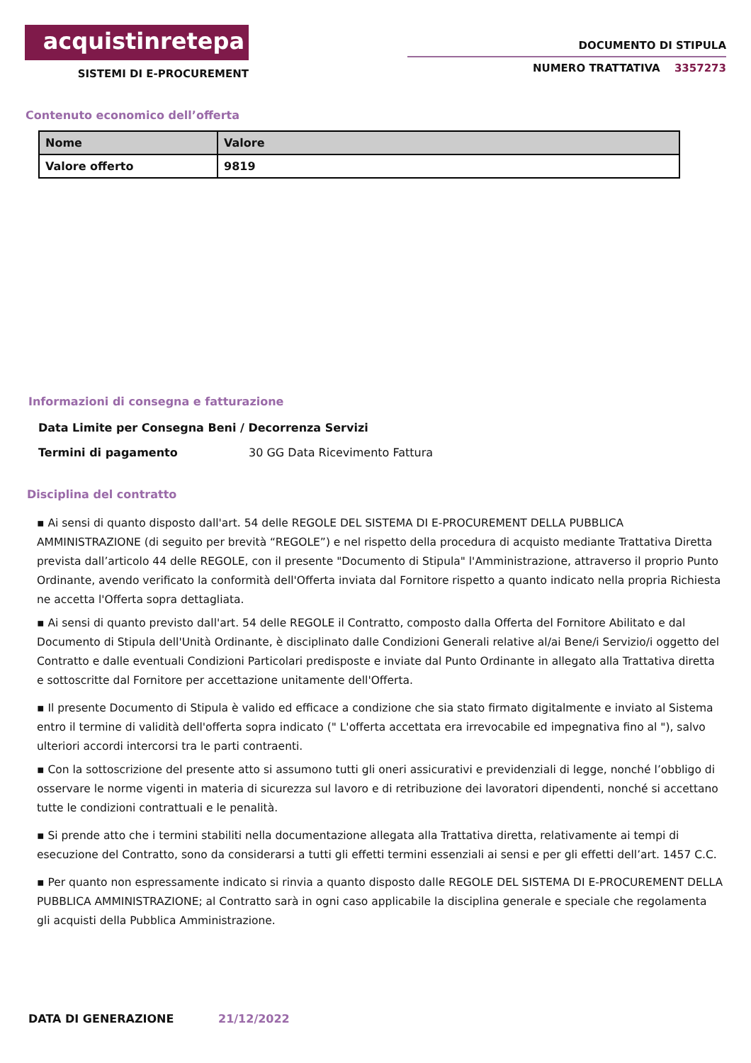acquistinretepa
SISTEMI DI E-PROCUREMENT
DOCUMENTO DI STIPULA
NUMERO TRATTATIVA 3357273
Contenuto economico dell’offerta
| Nome | Valore |
| --- | --- |
| Valore offerto | 9819 |
Informazioni di consegna e fatturazione
Data Limite per Consegna Beni / Decorrenza Servizi
Termini di pagamento 30 GG Data Ricevimento Fattura
Disciplina del contratto
▪ Ai sensi di quanto disposto dall'art. 54 delle REGOLE DEL SISTEMA DI E-PROCUREMENT DELLA PUBBLICA AMMINISTRAZIONE (di seguito per brevità “REGOLE”) e nel rispetto della procedura di acquisto mediante Trattativa Diretta prevista dall’articolo 44 delle REGOLE, con il presente "Documento di Stipula" l'Amministrazione, attraverso il proprio Punto Ordinante, avendo verificato la conformità dell'Offerta inviata dal Fornitore rispetto a quanto indicato nella propria Richiesta ne accetta l'Offerta sopra dettagliata.
▪ Ai sensi di quanto previsto dall'art. 54 delle REGOLE il Contratto, composto dalla Offerta del Fornitore Abilitato e dal Documento di Stipula dell'Unità Ordinante, è disciplinato dalle Condizioni Generali relative al/ai Bene/i Servizio/i oggetto del Contratto e dalle eventuali Condizioni Particolari predisposte e inviate dal Punto Ordinante in allegato alla Trattativa diretta e sottoscritte dal Fornitore per accettazione unitamente dell'Offerta.
▪ Il presente Documento di Stipula è valido ed efficace a condizione che sia stato firmato digitalmente e inviato al Sistema entro il termine di validità dell'offerta sopra indicato (" L'offerta accettata era irrevocabile ed impegnativa fino al "), salvo ulteriori accordi intercorsi tra le parti contraenti.
▪ Con la sottoscrizione del presente atto si assumono tutti gli oneri assicurativi e previdenziali di legge, nonché l’obbligo di osservare le norme vigenti in materia di sicurezza sul lavoro e di retribuzione dei lavoratori dipendenti, nonché si accettano tutte le condizioni contrattuali e le penalità.
▪ Si prende atto che i termini stabiliti nella documentazione allegata alla Trattativa diretta, relativamente ai tempi di esecuzione del Contratto, sono da considerarsi a tutti gli effetti termini essenziali ai sensi e per gli effetti dell’art. 1457 C.C.
▪ Per quanto non espressamente indicato si rinvia a quanto disposto dalle REGOLE DEL SISTEMA DI E-PROCUREMENT DELLA PUBBLICA AMMINISTRAZIONE; al Contratto sarà in ogni caso applicabile la disciplina generale e speciale che regolamenta gli acquisti della Pubblica Amministrazione.
DATA DI GENERAZIONE 21/12/2022